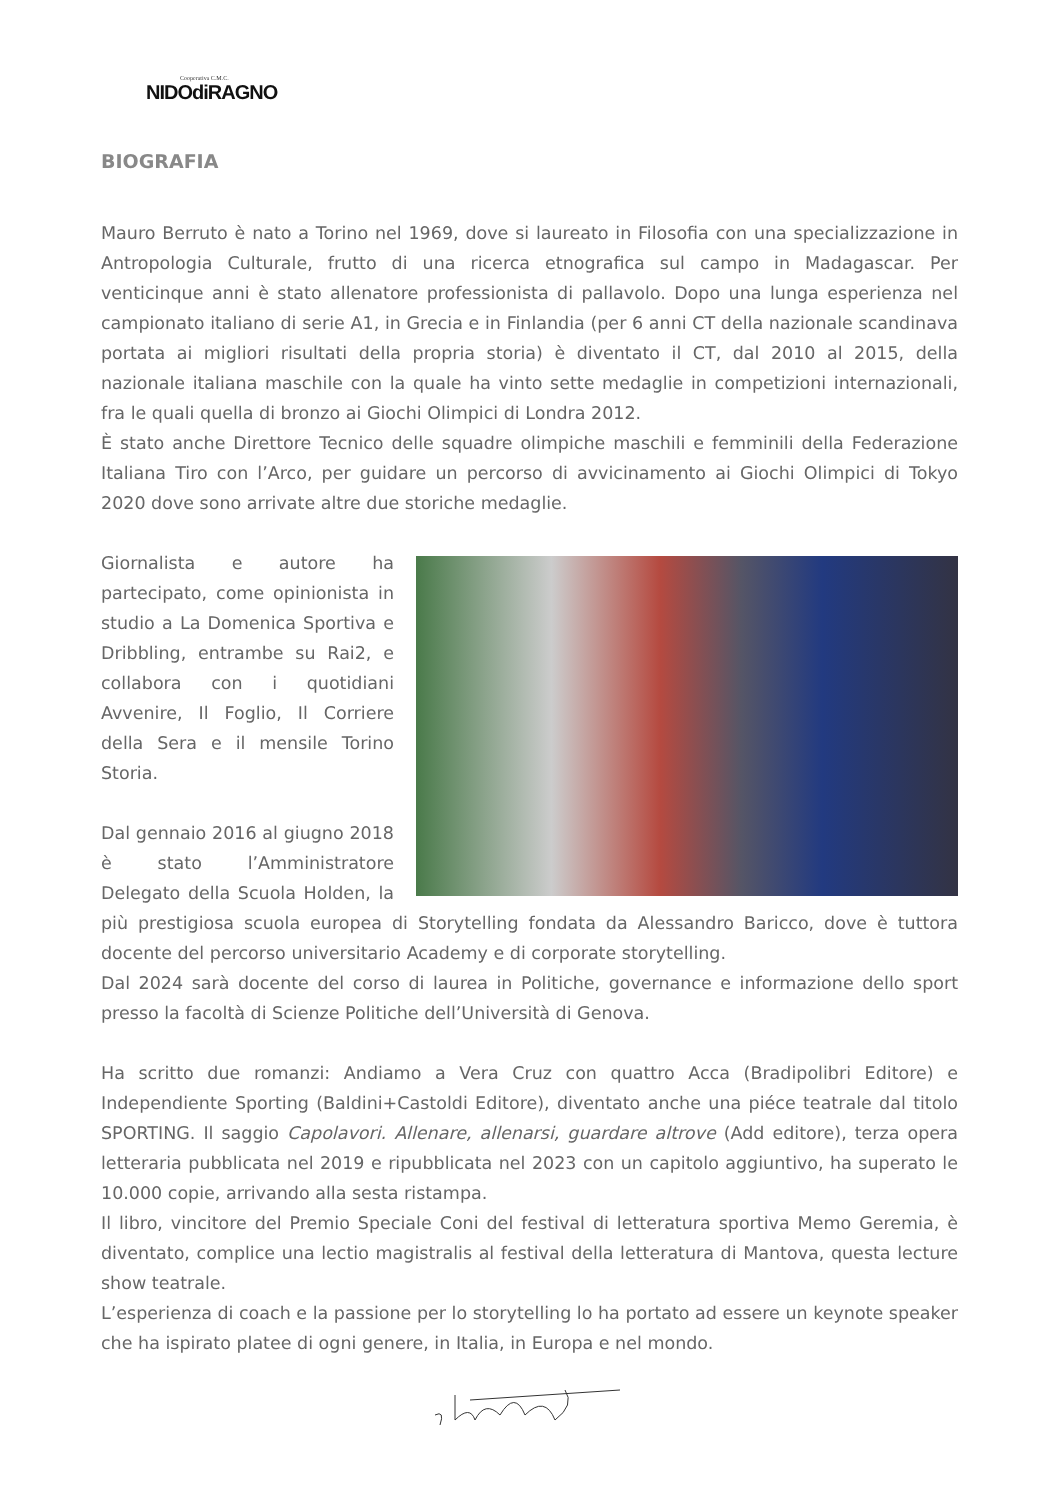Cooperativa C.M.C.
NIDOdiRAGNO
BIOGRAFIA
Mauro Berruto è nato a Torino nel 1969, dove si laureato in Filosofia con una specializzazione in Antropologia Culturale, frutto di una ricerca etnografica sul campo in Madagascar. Per venticinque anni è stato allenatore professionista di pallavolo. Dopo una lunga esperienza nel campionato italiano di serie A1, in Grecia e in Finlandia (per 6 anni CT della nazionale scandinava portata ai migliori risultati della propria storia) è diventato il CT, dal 2010 al 2015, della nazionale italiana maschile con la quale ha vinto sette medaglie in competizioni internazionali, fra le quali quella di bronzo ai Giochi Olimpici di Londra 2012.
È stato anche Direttore Tecnico delle squadre olimpiche maschili e femminili della Federazione Italiana Tiro con l’Arco, per guidare un percorso di avvicinamento ai Giochi Olimpici di Tokyo 2020 dove sono arrivate altre due storiche medaglie.
Giornalista e autore ha partecipato, come opinionista in studio a La Domenica Sportiva e Dribbling, entrambe su Rai2, e collabora con i quotidiani Avvenire, Il Foglio, Il Corriere della Sera e il mensile Torino Storia.
Dal gennaio 2016 al giugno 2018 è stato l’Amministratore Delegato della Scuola Holden, la più prestigiosa scuola europea di Storytelling fondata da Alessandro Baricco, dove è tuttora docente del percorso universitario Academy e di corporate storytelling.
Dal 2024 sarà docente del corso di laurea in Politiche, governance e informazione dello sport presso la facoltà di Scienze Politiche dell’Università di Genova.
Ha scritto due romanzi: Andiamo a Vera Cruz con quattro Acca (Bradipolibri Editore) e Independiente Sporting (Baldini+Castoldi Editore), diventato anche una piéce teatrale dal titolo SPORTING. Il saggio Capolavori. Allenare, allenarsi, guardare altrove (Add editore), terza opera letteraria pubblicata nel 2019 e ripubblicata nel 2023 con un capitolo aggiuntivo, ha superato le 10.000 copie, arrivando alla sesta ristampa.
Il libro, vincitore del Premio Speciale Coni del festival di letteratura sportiva Memo Geremia, è diventato, complice una lectio magistralis al festival della letteratura di Mantova, questa lecture show teatrale.
L’esperienza di coach e la passione per lo storytelling lo ha portato ad essere un keynote speaker che ha ispirato platee di ogni genere, in Italia, in Europa e nel mondo.